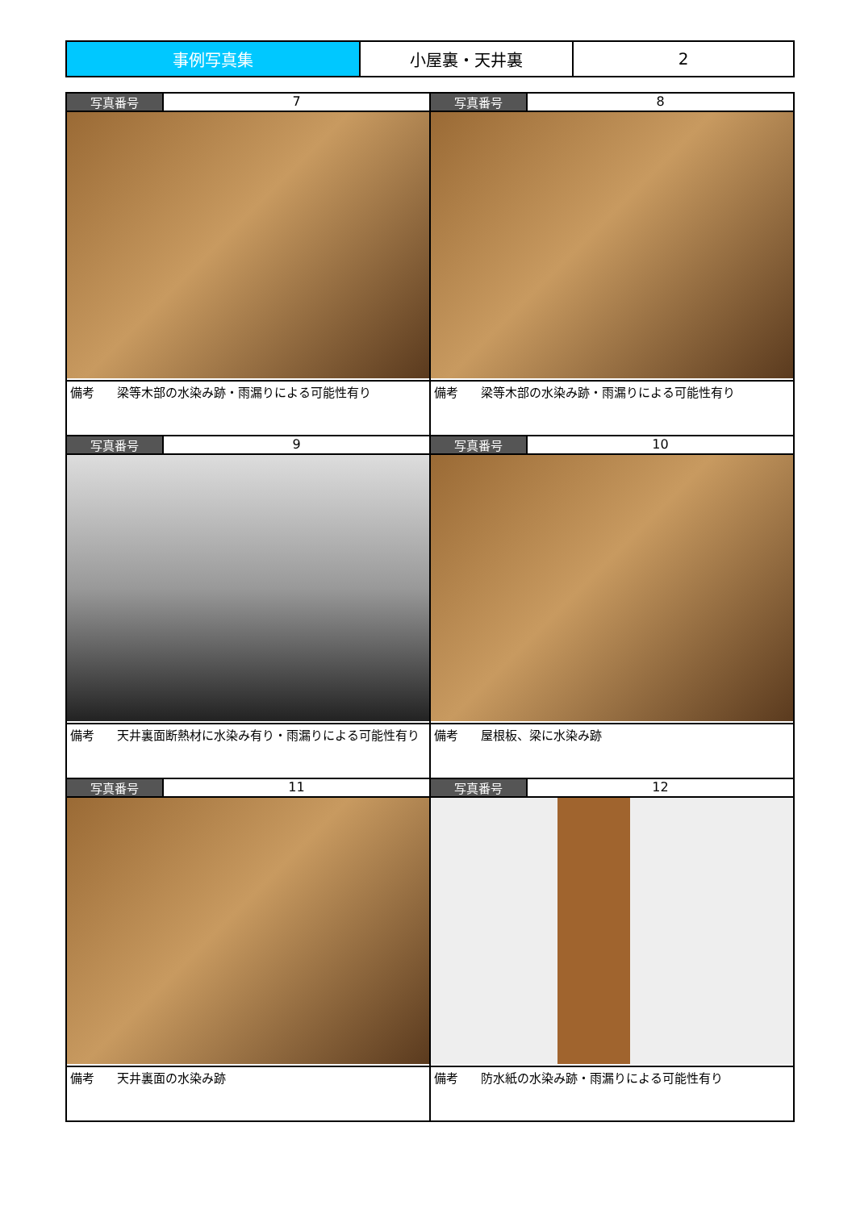| 事例写真集 | 小屋裏・天井裏 | 2 |
| 写真番号 | 7 | 写真番号 | 8 |
| 備考 梁等木部の水染み跡・雨漏りによる可能性有り | | 備考 梁等木部の水染み跡・雨漏りによる可能性有り | |
| 写真番号 | 9 | 写真番号 | 10 |
| 備考 天井裏面断熱材に水染み有り・雨漏りによる可能性有り | | 備考 屋根板、梁に水染み跡 | |
| 写真番号 | 11 | 写真番号 | 12 |
| 備考 天井裏面の水染み跡 | | 備考 防水紙の水染み跡・雨漏りによる可能性有り | |